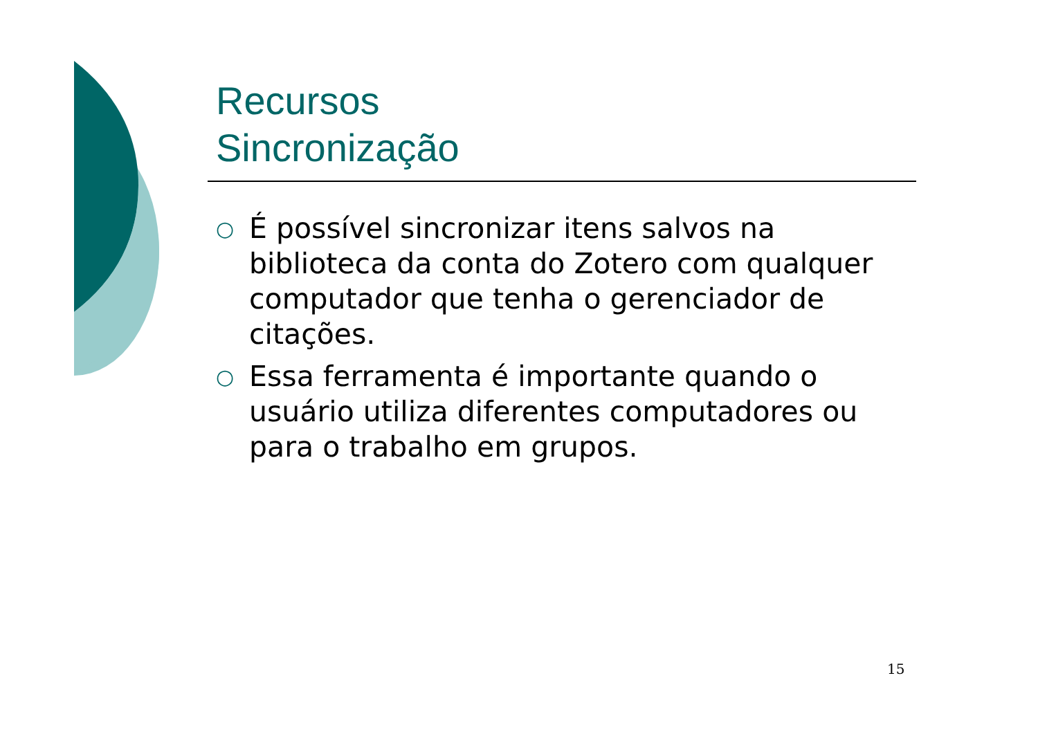Recursos
Sincronização
○ É possível sincronizar itens salvos na biblioteca da conta do Zotero com qualquer computador que tenha o gerenciador de citações.
○ Essa ferramenta é importante quando o usuário utiliza diferentes computadores ou para o trabalho em grupos.
15